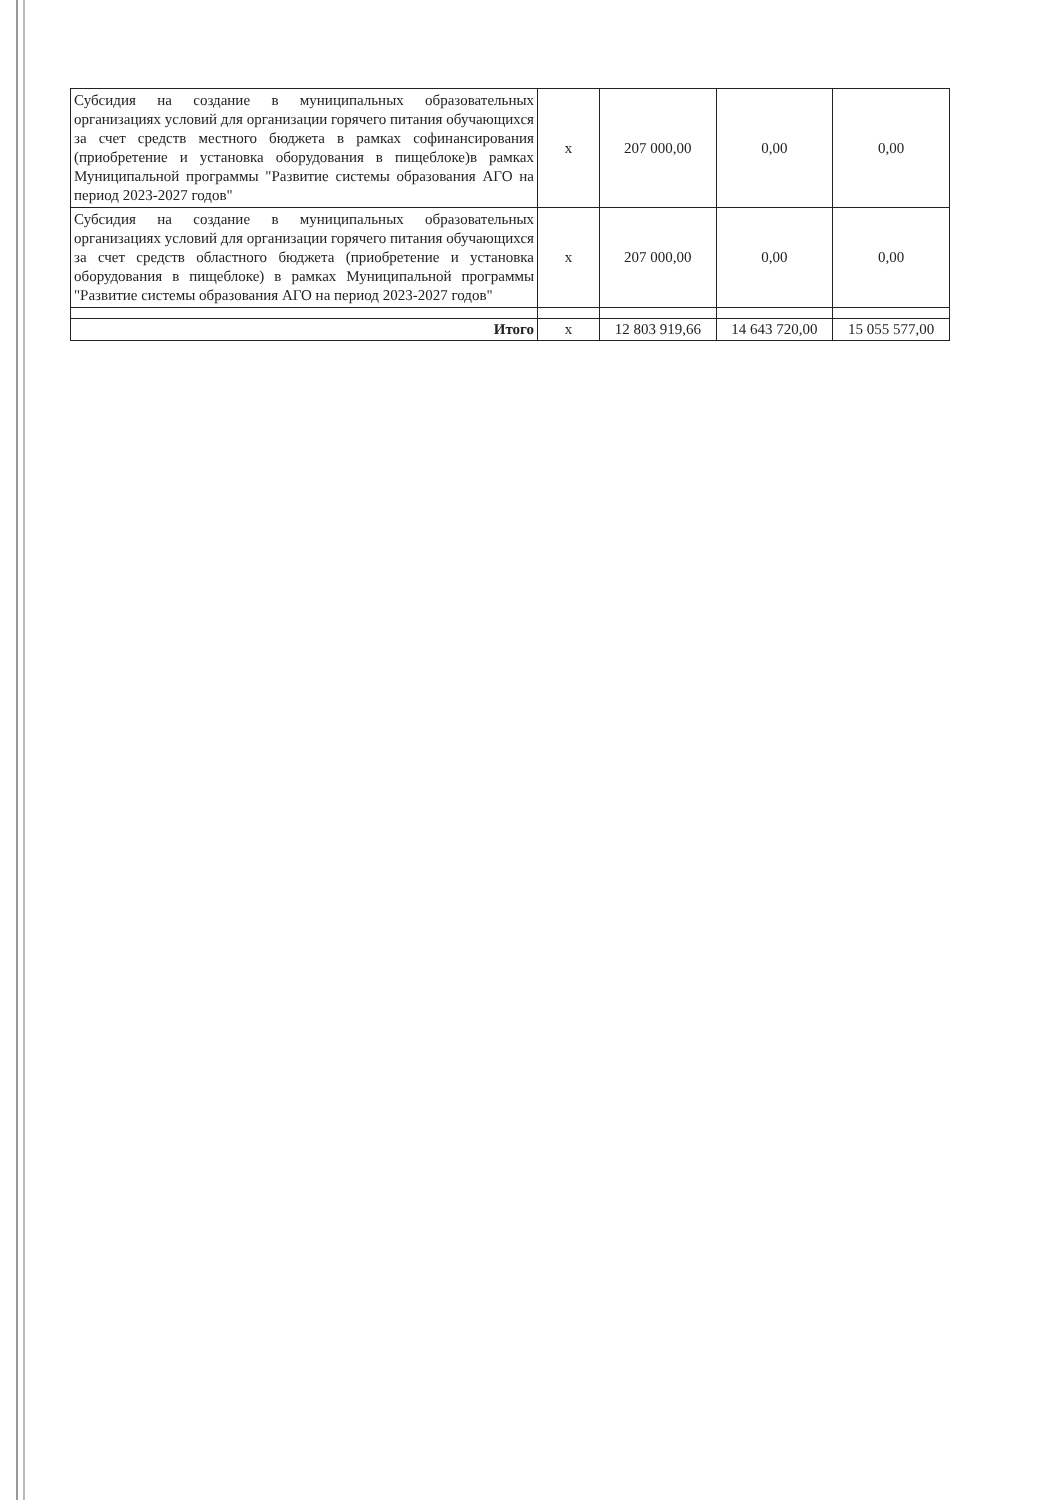| Субсидия на создание в муниципальных образовательных организациях условий для организации горячего питания обучающихся за счет средств местного бюджета в рамках софинансирования (приобретение и установка оборудования в пищеблоке)в рамках Муниципальной программы "Развитие системы образования АГО на период 2023-2027 годов" | х | 207 000,00 | 0,00 | 0,00 |
| Субсидия на создание в муниципальных образовательных организациях условий для организации горячего питания обучающихся за счет средств областного бюджета (приобретение и установка оборудования в пищеблоке) в рамках Муниципальной программы "Развитие системы образования АГО на период 2023-2027 годов" | х | 207 000,00 | 0,00 | 0,00 |
| Итого | х | 12 803 919,66 | 14 643 720,00 | 15 055 577,00 |